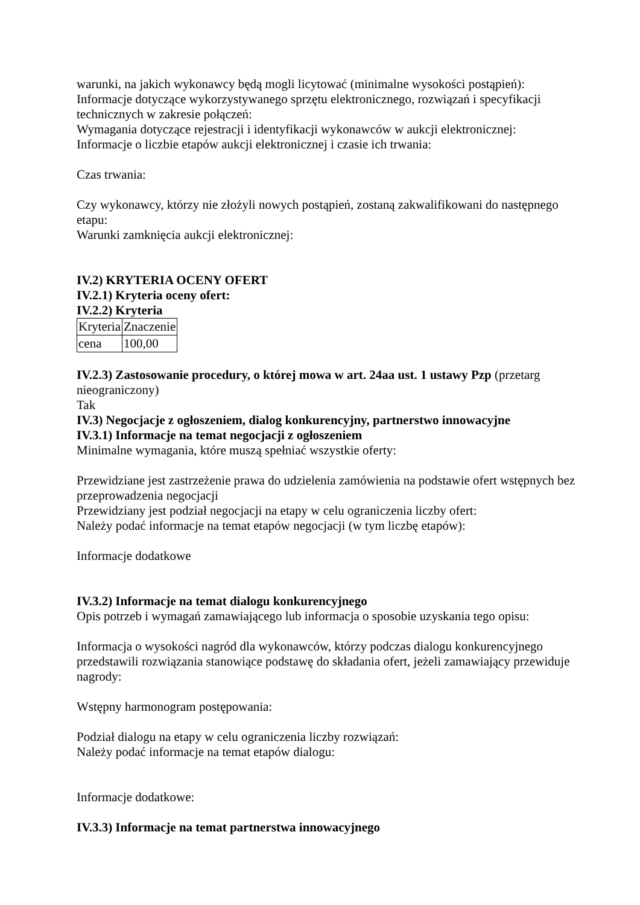warunki, na jakich wykonawcy będą mogli licytować (minimalne wysokości postąpień):
Informacje dotyczące wykorzystywanego sprzętu elektronicznego, rozwiązań i specyfikacji technicznych w zakresie połączeń:
Wymagania dotyczące rejestracji i identyfikacji wykonawców w aukcji elektronicznej:
Informacje o liczbie etapów aukcji elektronicznej i czasie ich trwania:
Czas trwania:
Czy wykonawcy, którzy nie złożyli nowych postąpień, zostaną zakwalifikowani do następnego etapu:
Warunki zamknięcia aukcji elektronicznej:
IV.2) KRYTERIA OCENY OFERT
IV.2.1) Kryteria oceny ofert:
IV.2.2) Kryteria
| Kryteria | Znaczenie |
| cena | 100,00 |
IV.2.3) Zastosowanie procedury, o której mowa w art. 24aa ust. 1 ustawy Pzp (przetarg nieograniczony)
Tak
IV.3) Negocjacje z ogłoszeniem, dialog konkurencyjny, partnerstwo innowacyjne
IV.3.1) Informacje na temat negocjacji z ogłoszeniem
Minimalne wymagania, które muszą spełniać wszystkie oferty:
Przewidziane jest zastrzeżenie prawa do udzielenia zamówienia na podstawie ofert wstępnych bez przeprowadzenia negocjacji
Przewidziany jest podział negocjacji na etapy w celu ograniczenia liczby ofert:
Należy podać informacje na temat etapów negocjacji (w tym liczbę etapów):
Informacje dodatkowe
IV.3.2) Informacje na temat dialogu konkurencyjnego
Opis potrzeb i wymagań zamawiającego lub informacja o sposobie uzyskania tego opisu:
Informacja o wysokości nagród dla wykonawców, którzy podczas dialogu konkurencyjnego przedstawili rozwiązania stanowiące podstawę do składania ofert, jeżeli zamawiający przewiduje nagrody:
Wstępny harmonogram postępowania:
Podział dialogu na etapy w celu ograniczenia liczby rozwiązań:
Należy podać informacje na temat etapów dialogu:
Informacje dodatkowe:
IV.3.3) Informacje na temat partnerstwa innowacyjnego